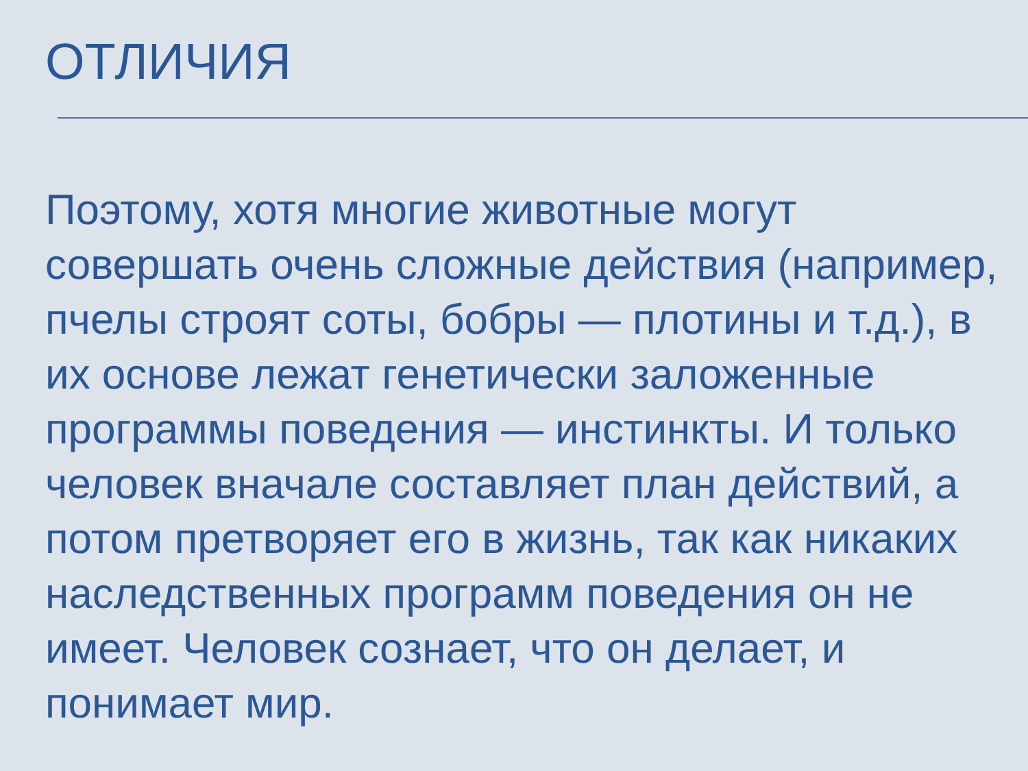ОТЛИЧИЯ
Поэтому, хотя многие животные могут совершать очень сложные действия (например, пчелы строят соты, бобры — плотины и т.д.), в их основе лежат генетически заложенные программы поведения — инстинкты. И только человек вначале составляет план действий, а потом претворяет его в жизнь, так как никаких наследственных программ поведения он не имеет. Человек сознает, что он делает, и понимает мир.